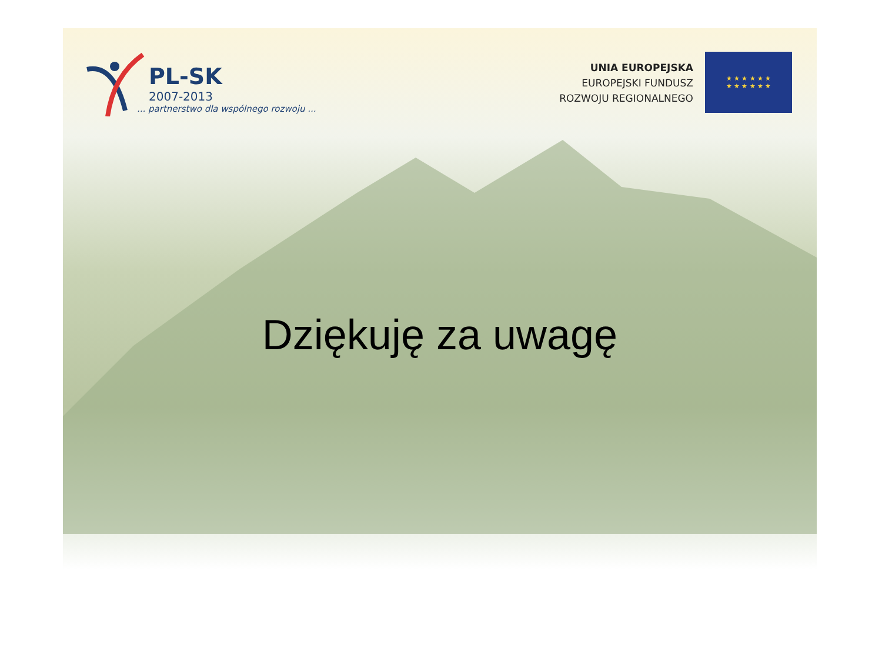PL-SK
2007-2013
... partnerstwo dla wspólnego rozwoju ...
UNIA EUROPEJSKA
EUROPEJSKI FUNDUSZ
ROZWOJU REGIONALNEGO
★ ★ ★ ★ ★ ★
★ ★ ★ ★ ★ ★
Dziękuję za uwagę